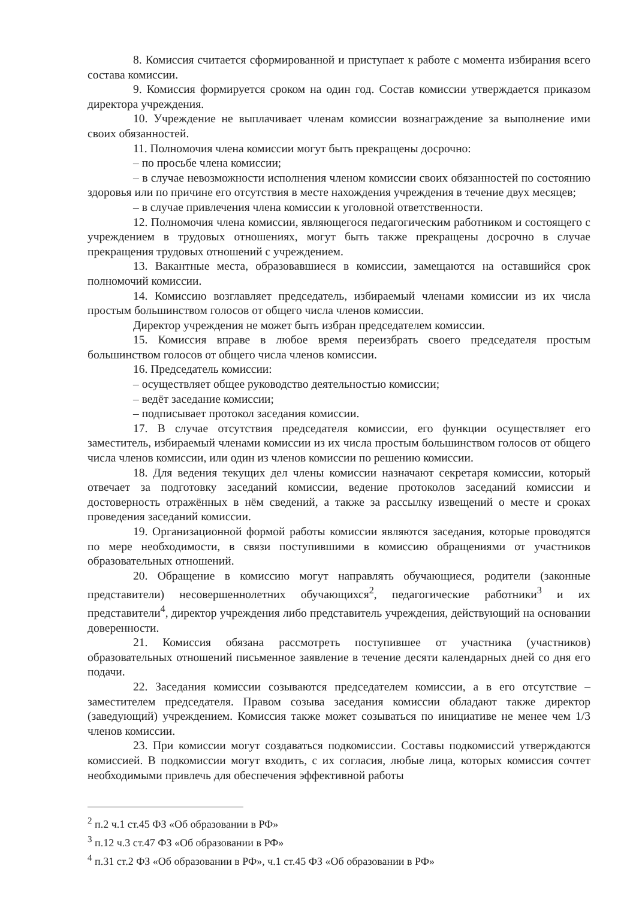8. Комиссия считается сформированной и приступает к работе с момента избирания всего состава комиссии.
9. Комиссия формируется сроком на один год. Состав комиссии утверждается приказом директора учреждения.
10. Учреждение не выплачивает членам комиссии вознаграждение за выполнение ими своих обязанностей.
11. Полномочия члена комиссии могут быть прекращены досрочно:
– по просьбе члена комиссии;
– в случае невозможности исполнения членом комиссии своих обязанностей по состоянию здоровья или по причине его отсутствия в месте нахождения учреждения в течение двух месяцев;
– в случае привлечения члена комиссии к уголовной ответственности.
12. Полномочия члена комиссии, являющегося педагогическим работником и состоящего с учреждением в трудовых отношениях, могут быть также прекращены досрочно в случае прекращения трудовых отношений с учреждением.
13. Вакантные места, образовавшиеся в комиссии, замещаются на оставшийся срок полномочий комиссии.
14. Комиссию возглавляет председатель, избираемый членами комиссии из их числа простым большинством голосов от общего числа членов комиссии.
Директор учреждения не может быть избран председателем комиссии.
15. Комиссия вправе в любое время переизбрать своего председателя простым большинством голосов от общего числа членов комиссии.
16. Председатель комиссии:
– осуществляет общее руководство деятельностью комиссии;
– ведёт заседание комиссии;
– подписывает протокол заседания комиссии.
17. В случае отсутствия председателя комиссии, его функции осуществляет его заместитель, избираемый членами комиссии из их числа простым большинством голосов от общего числа членов комиссии, или один из членов комиссии по решению комиссии.
18. Для ведения текущих дел члены комиссии назначают секретаря комиссии, который отвечает за подготовку заседаний комиссии, ведение протоколов заседаний комиссии и достоверность отражённых в нём сведений, а также за рассылку извещений о месте и сроках проведения заседаний комиссии.
19. Организационной формой работы комиссии являются заседания, которые проводятся по мере необходимости, в связи поступившими в комиссию обращениями от участников образовательных отношений.
20. Обращение в комиссию могут направлять обучающиеся, родители (законные представители) несовершеннолетних обучающихся<sup>2</sup>, педагогические работники<sup>3</sup> и их представители<sup>4</sup>, директор учреждения либо представитель учреждения, действующий на основании доверенности.
21. Комиссия обязана рассмотреть поступившее от участника (участников) образовательных отношений письменное заявление в течение десяти календарных дней со дня его подачи.
22. Заседания комиссии созываются председателем комиссии, а в его отсутствие – заместителем председателя. Правом созыва заседания комиссии обладают также директор (заведующий) учреждением. Комиссия также может созываться по инициативе не менее чем 1/3 членов комиссии.
23. При комиссии могут создаваться подкомиссии. Составы подкомиссий утверждаются комиссией. В подкомиссии могут входить, с их согласия, любые лица, которых комиссия сочтет необходимыми привлечь для обеспечения эффективной работы
<sup>2</sup> п.2 ч.1 ст.45 ФЗ «Об образовании в РФ»
<sup>3</sup> п.12 ч.3 ст.47 ФЗ «Об образовании в РФ»
<sup>4</sup> п.31 ст.2 ФЗ «Об образовании в РФ», ч.1 ст.45 ФЗ «Об образовании в РФ»